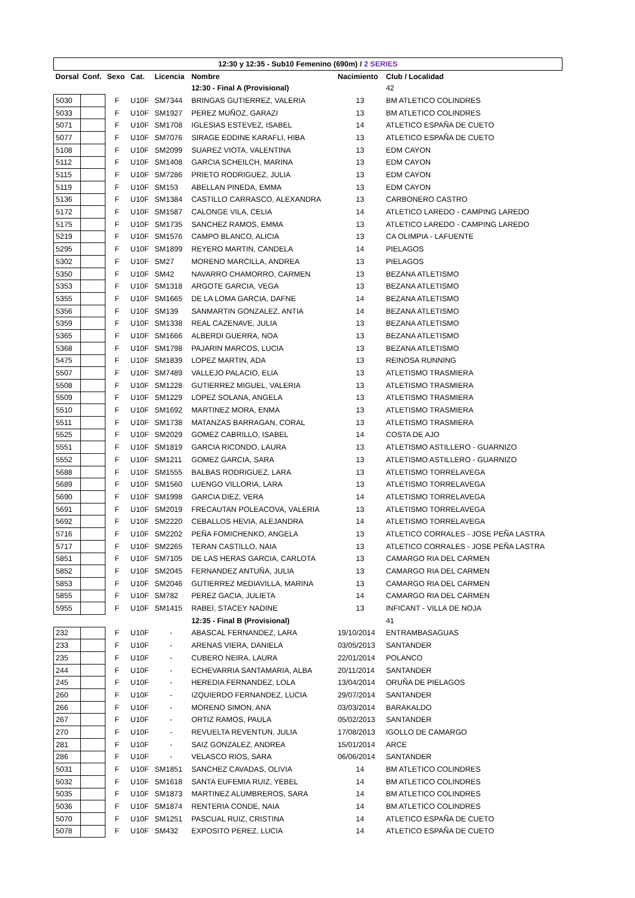| 12:30 y 12:35 - Sub10 Femenino (690m) / 2 SERIES | | | | | | | |
| Dorsal | Conf. | Sexo | Cat. | Licencia | Nombre | Nacimiento | Club / Localidad |
| | | | | | 12:30 - Final A (Provisional) | | 42 |
| 5030 | | F | U10F | SM7344 | BRINGAS GUTIERREZ, VALERIA | 13 | BM ATLETICO COLINDRES |
| 5033 | | F | U10F | SM1927 | PEREZ MUÑOZ, GARAZI | 13 | BM ATLETICO COLINDRES |
| 5071 | | F | U10F | SM1708 | IGLESIAS ESTEVEZ, ISABEL | 14 | ATLETICO ESPAÑA DE CUETO |
| 5077 | | F | U10F | SM7076 | SIRAGE EDDINE KARAFLI, HIBA | 13 | ATLETICO ESPAÑA DE CUETO |
| 5108 | | F | U10F | SM2099 | SUAREZ VIOTA, VALENTINA | 13 | EDM CAYON |
| 5112 | | F | U10F | SM1408 | GARCIA SCHEILCH, MARINA | 13 | EDM CAYON |
| 5115 | | F | U10F | SM7286 | PRIETO RODRIGUEZ, JULIA | 13 | EDM CAYON |
| 5119 | | F | U10F | SM153 | ABELLAN PINEDA, EMMA | 13 | EDM CAYON |
| 5136 | | F | U10F | SM1384 | CASTILLO CARRASCO, ALEXANDRA | 13 | CARBONERO CASTRO |
| 5172 | | F | U10F | SM1587 | CALONGE VILA, CELIA | 14 | ATLETICO LAREDO - CAMPING LAREDO |
| 5175 | | F | U10F | SM1735 | SANCHEZ RAMOS, EMMA | 13 | ATLETICO LAREDO - CAMPING LAREDO |
| 5219 | | F | U10F | SM1576 | CAMPO BLANCO, ALICIA | 13 | CA OLIMPIA - LAFUENTE |
| 5295 | | F | U10F | SM1899 | REYERO MARTIN, CANDELA | 14 | PIELAGOS |
| 5302 | | F | U10F | SM27 | MORENO MARCILLA, ANDREA | 13 | PIELAGOS |
| 5350 | | F | U10F | SM42 | NAVARRO CHAMORRO, CARMEN | 13 | BEZANA ATLETISMO |
| 5353 | | F | U10F | SM1318 | ARGOTE GARCIA, VEGA | 13 | BEZANA ATLETISMO |
| 5355 | | F | U10F | SM1665 | DE LA LOMA GARCIA, DAFNE | 14 | BEZANA ATLETISMO |
| 5356 | | F | U10F | SM139 | SANMARTIN GONZALEZ, ANTIA | 14 | BEZANA ATLETISMO |
| 5359 | | F | U10F | SM1338 | REAL CAZENAVE, JULIA | 13 | BEZANA ATLETISMO |
| 5365 | | F | U10F | SM1666 | ALBERDI GUERRA, NOA | 13 | BEZANA ATLETISMO |
| 5368 | | F | U10F | SM1798 | PAJARIN MARCOS, LUCIA | 13 | BEZANA ATLETISMO |
| 5475 | | F | U10F | SM1839 | LOPEZ MARTIN, ADA | 13 | REINOSA RUNNING |
| 5507 | | F | U10F | SM7489 | VALLEJO PALACIO, ELIA | 13 | ATLETISMO TRASMIERA |
| 5508 | | F | U10F | SM1228 | GUTIERREZ MIGUEL, VALERIA | 13 | ATLETISMO TRASMIERA |
| 5509 | | F | U10F | SM1229 | LOPEZ SOLANA, ANGELA | 13 | ATLETISMO TRASMIERA |
| 5510 | | F | U10F | SM1692 | MARTINEZ MORA, ENMA | 13 | ATLETISMO TRASMIERA |
| 5511 | | F | U10F | SM1738 | MATANZAS BARRAGAN, CORAL | 13 | ATLETISMO TRASMIERA |
| 5525 | | F | U10F | SM2029 | GOMEZ CABRILLO, ISABEL | 14 | COSTA DE AJO |
| 5551 | | F | U10F | SM1819 | GARCIA RICONDO, LAURA | 13 | ATLETISMO ASTILLERO - GUARNIZO |
| 5552 | | F | U10F | SM1211 | GOMEZ GARCIA, SARA | 13 | ATLETISMO ASTILLERO - GUARNIZO |
| 5688 | | F | U10F | SM1555 | BALBAS RODRIGUEZ, LARA | 13 | ATLETISMO TORRELAVEGA |
| 5689 | | F | U10F | SM1560 | LUENGO VILLORIA, LARA | 13 | ATLETISMO TORRELAVEGA |
| 5690 | | F | U10F | SM1998 | GARCIA DIEZ, VERA | 14 | ATLETISMO TORRELAVEGA |
| 5691 | | F | U10F | SM2019 | FRECAUTAN POLEACOVA, VALERIA | 13 | ATLETISMO TORRELAVEGA |
| 5692 | | F | U10F | SM2220 | CEBALLOS HEVIA, ALEJANDRA | 14 | ATLETISMO TORRELAVEGA |
| 5716 | | F | U10F | SM2202 | PEÑA FOMICHENKO, ANGELA | 13 | ATLETICO CORRALES - JOSE PEÑA LASTRA |
| 5717 | | F | U10F | SM2265 | TERAN CASTILLO, NAIA | 13 | ATLETICO CORRALES - JOSE PEÑA LASTRA |
| 5851 | | F | U10F | SM7105 | DE LAS HERAS GARCIA, CARLOTA | 13 | CAMARGO RIA DEL CARMEN |
| 5852 | | F | U10F | SM2045 | FERNANDEZ ANTUÑA, JULIA | 13 | CAMARGO RIA DEL CARMEN |
| 5853 | | F | U10F | SM2046 | GUTIERREZ MEDIAVILLA, MARINA | 13 | CAMARGO RIA DEL CARMEN |
| 5855 | | F | U10F | SM782 | PEREZ GACIA, JULIETA | 14 | CAMARGO RIA DEL CARMEN |
| 5955 | | F | U10F | SM1415 | RABEI, STACEY NADINE | 13 | INFICANT - VILLA DE NOJA |
| | | | | | 12:35 - Final B (Provisional) | | 41 |
| 232 | | F | U10F | - | ABASCAL FERNANDEZ, LARA | 19/10/2014 | ENTRAMBASAGUAS |
| 233 | | F | U10F | - | ARENAS VIERA, DANIELA | 03/05/2013 | SANTANDER |
| 235 | | F | U10F | - | CUBERO NEIRA, LAURA | 22/01/2014 | POLANCO |
| 244 | | F | U10F | - | ECHEVARRIA SANTAMARIA, ALBA | 20/11/2014 | SANTANDER |
| 245 | | F | U10F | - | HEREDIA FERNANDEZ, LOLA | 13/04/2014 | ORUÑA DE PIELAGOS |
| 260 | | F | U10F | - | IZQUIERDO FERNANDEZ, LUCIA | 29/07/2014 | SANTANDER |
| 266 | | F | U10F | - | MORENO SIMON, ANA | 03/03/2014 | BARAKALDO |
| 267 | | F | U10F | - | ORTIZ RAMOS, PAULA | 05/02/2013 | SANTANDER |
| 270 | | F | U10F | - | REVUELTA REVENTUN, JULIA | 17/08/2013 | IGOLLO DE CAMARGO |
| 281 | | F | U10F | - | SAIZ GONZALEZ, ANDREA | 15/01/2014 | ARCE |
| 286 | | F | U10F | - | VELASCO RIOS, SARA | 06/06/2014 | SANTANDER |
| 5031 | | F | U10F | SM1851 | SANCHEZ CAVADAS, OLIVIA | 14 | BM ATLETICO COLINDRES |
| 5032 | | F | U10F | SM1618 | SANTA EUFEMIA RUIZ, YEBEL | 14 | BM ATLETICO COLINDRES |
| 5035 | | F | U10F | SM1873 | MARTINEZ ALUMBREROS, SARA | 14 | BM ATLETICO COLINDRES |
| 5036 | | F | U10F | SM1874 | RENTERIA CONDE, NAIA | 14 | BM ATLETICO COLINDRES |
| 5070 | | F | U10F | SM1251 | PASCUAL RUIZ, CRISTINA | 14 | ATLETICO ESPAÑA DE CUETO |
| 5078 | | F | U10F | SM432 | EXPOSITO PEREZ, LUCIA | 14 | ATLETICO ESPAÑA DE CUETO |